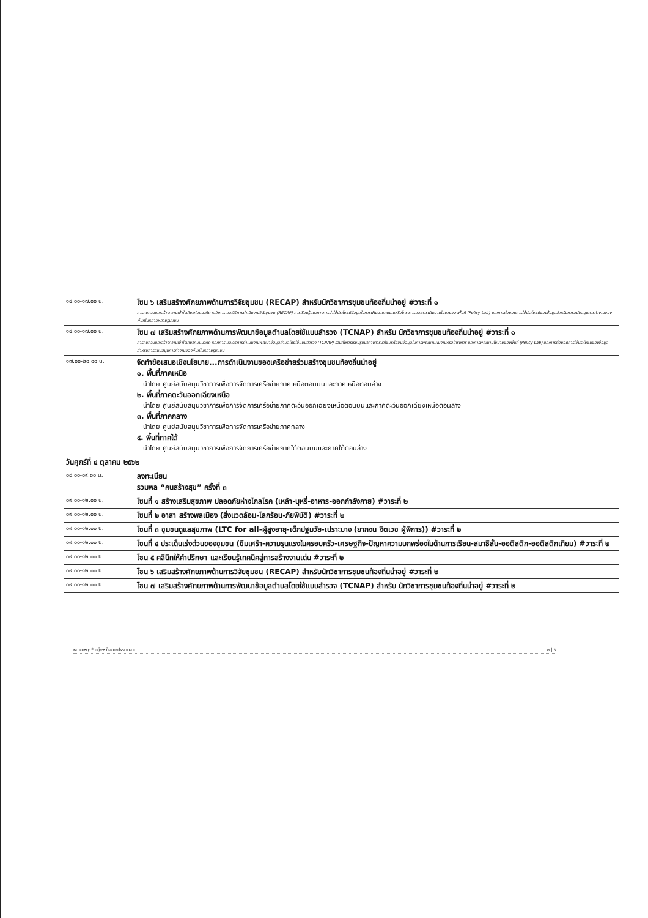| ๑๔.๐๐-๑๗.๐๐ น. | โซน ๖ เสริมสร้างศักยภาพด้านการวิจัยชุมชน (RECAP) สำหรับนักวิชาการชุมชนท้องถิ่นน่าอยู่ #วาระที่ ๑ การทบทวนและสร้างความเข้าใจเกี่ยวกับแนวคิด หลักการ และวิธีการดำเนินงานวิจัยชุมชน (RECAP) การเรียนรู้แนวทางการนำใช้ประโยชน์ข้อมูลในการพัฒนาแผนงานหรือโครงการและการพัฒนานโยบายของพื้นที่ (Policy Lab) และการต่อยอดการใช้ประโยชน์ของข้อมูลสำหรับการสนับสนุนการทำงานของพื้นที่ในหลายหลายรูปแบบ |
| ๑๔.๐๐-๑๗.๐๐ น. | โซน ๗ เสริมสร้างศักยภาพด้านการพัฒนาข้อมูลตำบลโดยใช้แบบสำรวจ (TCNAP) สำหรับ นักวิชาการชุมชนท้องถิ่นน่าอยู่ #วาระที่ ๑ การทบทวนและสร้างความเข้าใจเกี่ยวกับแนวคิด หลักการ และวิธีการดำเนินงานพัฒนาข้อมูลตำบลโดยใช้แบบสำรวจ (TCNAP) รวมทั้งการเรียนรู้แนวทางการนำใช้ประโยชน์ข้อมูลในการพัฒนาแผนงานหรือโครงการ และการพัฒนานโยบายของพื้นที่ (Policy Lab) และการต่อยอดการใช้ประโยชน์ของข้อมูลสำหรับการสนับสนุนการทำงานของพื้นที่ในหลายรูปแบบ |
| ๑๗.๐๐-๒๐.๐๐ น. | จัดทำข้อเสนอเชิงนโยบาย...การดำเนินงานของเครือข่ายร่วมสร้างชุมชนท้องถิ่นน่าอยู่ ๑. พื้นที่ภาคเหนือ นำโดย ศูนย์สนับสนุนวิชาการเพื่อการจัดการเครือข่ายภาคเหนือตอนบนและภาคเหนือตอนล่าง ๒. พื้นที่ภาคตะวันออกเฉียงเหนือ นำโดย ศูนย์สนับสนุนวิชาการเพื่อการจัดการเครือข่ายภาคตะวันออกเฉียงเหนือตอนบนและภาคตะวันออกเฉียงเหนือตอนล่าง ๓. พื้นที่ภาคกลาง นำโดย ศูนย์สนับสนุนวิชาการเพื่อการจัดการเครือข่ายภาคกลาง ๔. พื้นที่ภาคใต้ นำโดย ศูนย์สนับสนุนวิชาการเพื่อการจัดการเครือข่ายภาคใต้ตอนบนและภาคใต้ตอนล่าง |
| วันศุกร์ที่ ๔ ตุลาคม ๒๕๖๒ | |
| ๐๘.๐๐-๐๙.๐๐ น. | ลงทะเบียน รวมพล “คนสร้างสุข” ครั้งที่ ๓ |
| ๐๙.๐๐-๑๒.๐๐ น. | โซนที่ ๑ สร้างเสริมสุขภาพ ปลอดภัยห่างไกลโรค (เหล้า-บุหรี่-อาหาร-ออกกำลังกาย) #วาระที่ ๒ |
| ๐๙.๐๐-๑๒.๐๐ น. | โซนที่ ๒ อาสา สร้างพลเมือง (สิ่งแวดล้อม-โลกร้อน-ภัยพิบัติ) #วาระที่ ๒ |
| ๐๙.๐๐-๑๒.๐๐ น. | โซนที่ ๓ ชุมชนดูแลสุขภาพ (LTC for all-ผู้สูงอายุ-เด็กปฐมวัย-เปราะบาง (ยากจน จิตเวช ผู้พิการ)) #วาระที่ ๒ |
| ๐๙.๐๐-๑๒.๐๐ น. | โซนที่ ๔ ประเด็นเร่งด่วนของชุมชน (ซึมเศร้า-ความรุนแรงในครอบครัว-เศรษฐกิจ-ปัญหาความบกพร่องในด้านการเรียน-สมาธิสั้น-ออติสติก-ออติสติกเทียม) #วาระที่ ๒ |
| ๐๙.๐๐-๑๒.๐๐ น. | โซน ๕ คลินิกให้คำปรึกษา และเรียนรู้เทคนิคสู่การสร้างงานเด่น #วาระที่ ๒ |
| ๐๙.๐๐-๑๒.๐๐ น. | โซน ๖ เสริมสร้างศักยภาพด้านการวิจัยชุมชน (RECAP) สำหรับนักวิชาการชุมชนท้องถิ่นน่าอยู่ #วาระที่ ๒ |
| ๐๙.๐๐-๑๒.๐๐ น. | โซน ๗ เสริมสร้างศักยภาพด้านการพัฒนาข้อมูลตำบลโดยใช้แบบสำรวจ (TCNAP) สำหรับ นักวิชาการชุมชนท้องถิ่นน่าอยู่ #วาระที่ ๒ |
หมายเหตุ: * อยู่ระหว่างการประสานงาน ๓ | ๕